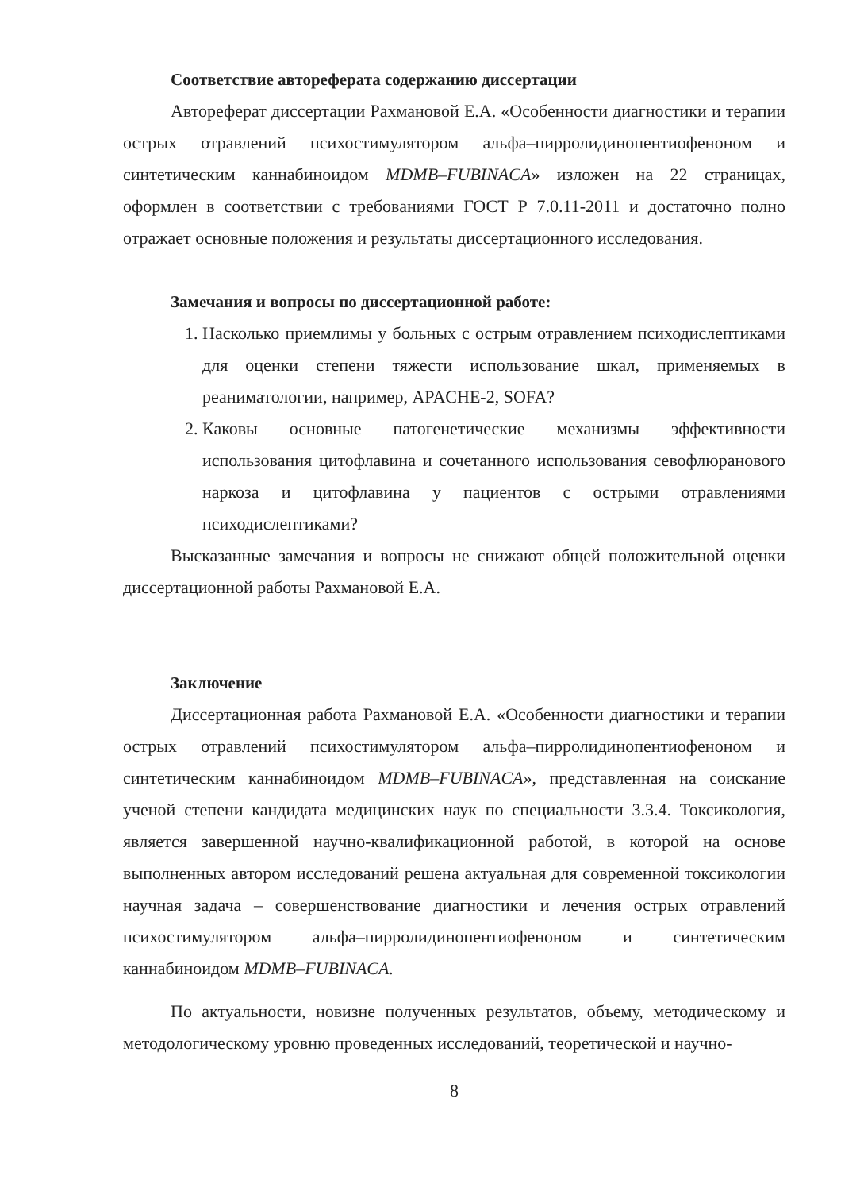Соответствие автореферата содержанию диссертации
Автореферат диссертации Рахмановой Е.А. «Особенности диагностики и терапии острых отравлений психостимулятором альфа–пирролидинопентиофеноном и синтетическим каннабиноидом MDMB–FUBINACA» изложен на 22 страницах, оформлен в соответствии с требованиями ГОСТ Р 7.0.11-2011 и достаточно полно отражает основные положения и результаты диссертационного исследования.
Замечания и вопросы по диссертационной работе:
1. Насколько приемлимы у больных с острым отравлением психодислептиками для оценки степени тяжести использование шкал, применяемых в реаниматологии, например, APACHE-2, SOFA?
2. Каковы основные патогенетические механизмы эффективности использования цитофлавина и сочетанного использования севофлюранового наркоза и цитофлавина у пациентов с острыми отравлениями психодислептиками?
Высказанные замечания и вопросы не снижают общей положительной оценки диссертационной работы Рахмановой Е.А.
Заключение
Диссертационная работа Рахмановой Е.А. «Особенности диагностики и терапии острых отравлений психостимулятором альфа–пирролидинопентиофеноном и синтетическим каннабиноидом MDMB–FUBINACA», представленная на соискание ученой степени кандидата медицинских наук по специальности 3.3.4. Токсикология, является завершенной научно-квалификационной работой, в которой на основе выполненных автором исследований решена актуальная для современной токсикологии научная задача – совершенствование диагностики и лечения острых отравлений психостимулятором альфа–пирролидинопентиофеноном и синтетическим каннабиноидом MDMB–FUBINACA.
По актуальности, новизне полученных результатов, объему, методическому и методологическому уровню проведенных исследований, теоретической и научно-
8